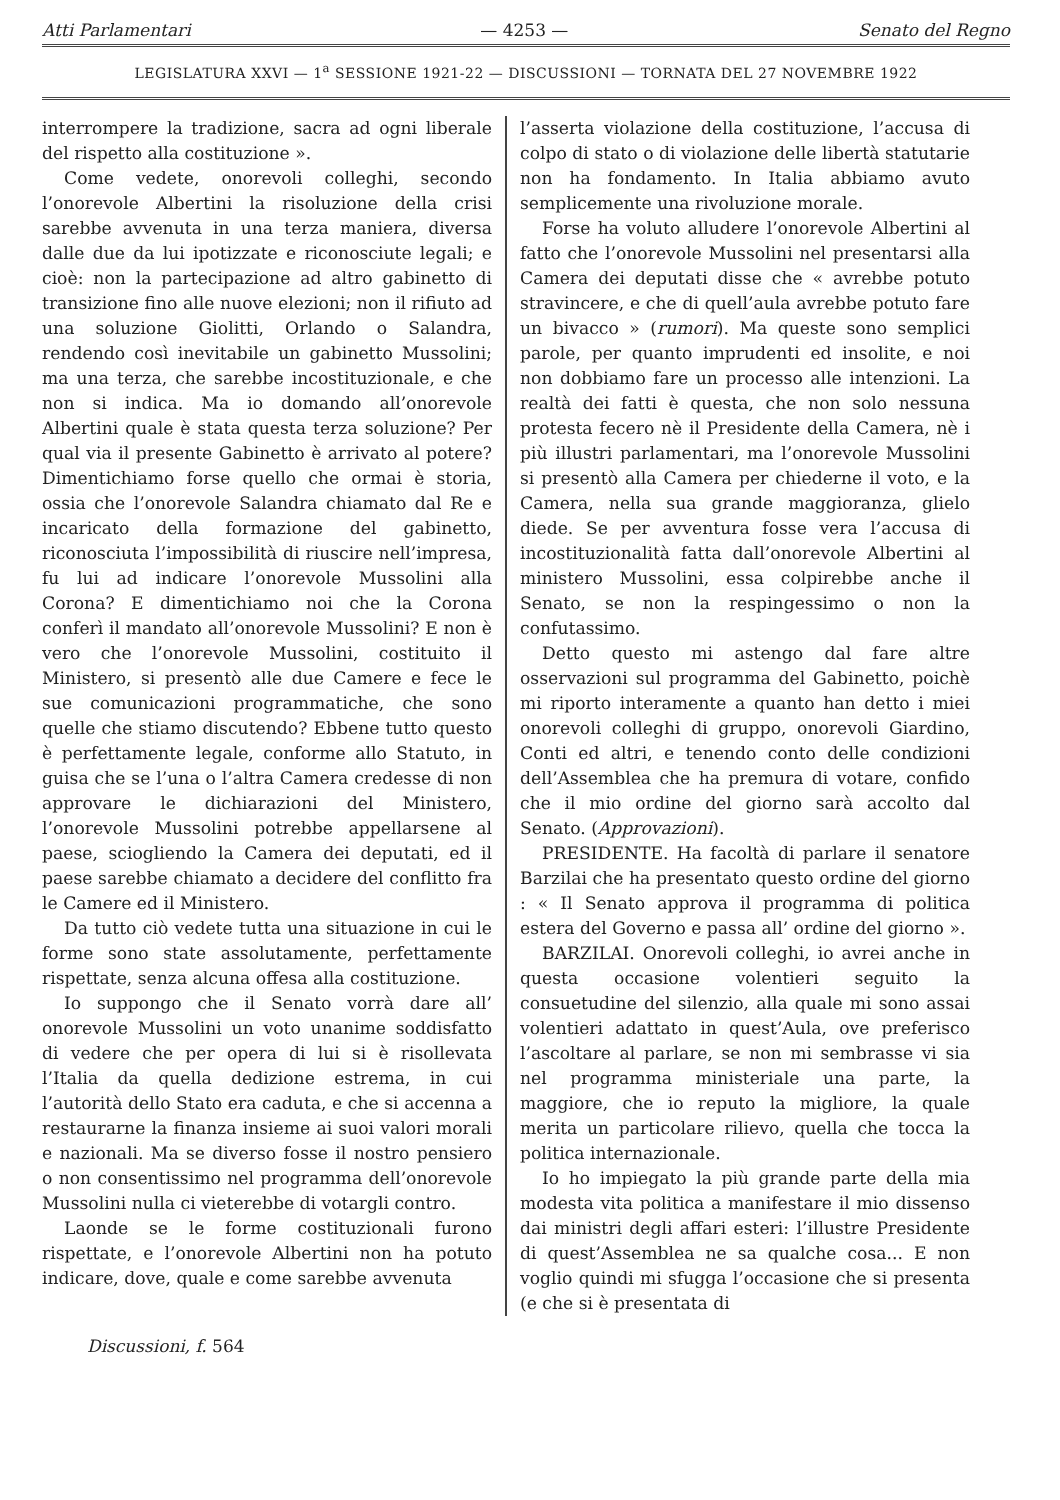Atti Parlamentari — 4253 — Senato del Regno
LEGISLATURA XXVI — 1<sup>a</sup> SESSIONE 1921-22 — DISCUSSIONI — TORNATA DEL 27 NOVEMBRE 1922
interrompere la tradizione, sacra ad ogni liberale del rispetto alla costituzione ».
Come vedete, onorevoli colleghi, secondo l’onorevole Albertini la risoluzione della crisi sarebbe avvenuta in una terza maniera, diversa dalle due da lui ipotizzate e riconosciute legali; e cioè: non la partecipazione ad altro gabinetto di transizione fino alle nuove elezioni; non il rifiuto ad una soluzione Giolitti, Orlando o Salandra, rendendo così inevitabile un gabinetto Mussolini; ma una terza, che sarebbe incostituzionale, e che non si indica. Ma io domando all’onorevole Albertini quale è stata questa terza soluzione? Per qual via il presente Gabinetto è arrivato al potere? Dimentichiamo forse quello che ormai è storia, ossia che l’onorevole Salandra chiamato dal Re e incaricato della formazione del gabinetto, riconosciuta l’impossibilità di riuscire nell’impresa, fu lui ad indicare l’onorevole Mussolini alla Corona? E dimentichiamo noi che la Corona conferì il mandato all’onorevole Mussolini? E non è vero che l’onorevole Mussolini, costituito il Ministero, si presentò alle due Camere e fece le sue comunicazioni programmatiche, che sono quelle che stiamo discutendo? Ebbene tutto questo è perfettamente legale, conforme allo Statuto, in guisa che se l’una o l’altra Camera credesse di non approvare le dichiarazioni del Ministero, l’onorevole Mussolini potrebbe appellarsene al paese, sciogliendo la Camera dei deputati, ed il paese sarebbe chiamato a decidere del conflitto fra le Camere ed il Ministero.
Da tutto ciò vedete tutta una situazione in cui le forme sono state assolutamente, perfettamente rispettate, senza alcuna offesa alla costituzione.
Io suppongo che il Senato vorrà dare all’ onorevole Mussolini un voto unanime soddisfatto di vedere che per opera di lui si è risollevata l’Italia da quella dedizione estrema, in cui l’autorità dello Stato era caduta, e che si accenna a restaurarne la finanza insieme ai suoi valori morali e nazionali. Ma se diverso fosse il nostro pensiero o non consentissimo nel programma dell’onorevole Mussolini nulla ci vieterebbe di votargli contro.
Laonde se le forme costituzionali furono rispettate, e l’onorevole Albertini non ha potuto indicare, dove, quale e come sarebbe avvenuta
l’asserta violazione della costituzione, l’accusa di colpo di stato o di violazione delle libertà statutarie non ha fondamento. In Italia abbiamo avuto semplicemente una rivoluzione morale.
Forse ha voluto alludere l’onorevole Albertini al fatto che l’onorevole Mussolini nel presentarsi alla Camera dei deputati disse che « avrebbe potuto stravincere, e che di quell’aula avrebbe potuto fare un bivacco » (rumori). Ma queste sono semplici parole, per quanto imprudenti ed insolite, e noi non dobbiamo fare un processo alle intenzioni. La realtà dei fatti è questa, che non solo nessuna protesta fecero nè il Presidente della Camera, nè i più illustri parlamentari, ma l’onorevole Mussolini si presentò alla Camera per chiederne il voto, e la Camera, nella sua grande maggioranza, glielo diede. Se per avventura fosse vera l’accusa di incostituzionalità fatta dall’onorevole Albertini al ministero Mussolini, essa colpirebbe anche il Senato, se non la respingessimo o non la confutassimo.
Detto questo mi astengo dal fare altre osservazioni sul programma del Gabinetto, poichè mi riporto interamente a quanto han detto i miei onorevoli colleghi di gruppo, onorevoli Giardino, Conti ed altri, e tenendo conto delle condizioni dell’Assemblea che ha premura di votare, confido che il mio ordine del giorno sarà accolto dal Senato. (Approvazioni).
PRESIDENTE. Ha facoltà di parlare il senatore Barzilai che ha presentato questo ordine del giorno : « Il Senato approva il programma di politica estera del Governo e passa all’ ordine del giorno ».
BARZILAI. Onorevoli colleghi, io avrei anche in questa occasione volentieri seguito la consuetudine del silenzio, alla quale mi sono assai volentieri adattato in quest’Aula, ove preferisco l’ascoltare al parlare, se non mi sembrasse vi sia nel programma ministeriale una parte, la maggiore, che io reputo la migliore, la quale merita un particolare rilievo, quella che tocca la politica internazionale.
Io ho impiegato la più grande parte della mia modesta vita politica a manifestare il mio dissenso dai ministri degli affari esteri: l’illustre Presidente di quest’Assemblea ne sa qualche cosa... E non voglio quindi mi sfugga l’occasione che si presenta (e che si è presentata di
Discussioni, f. 564